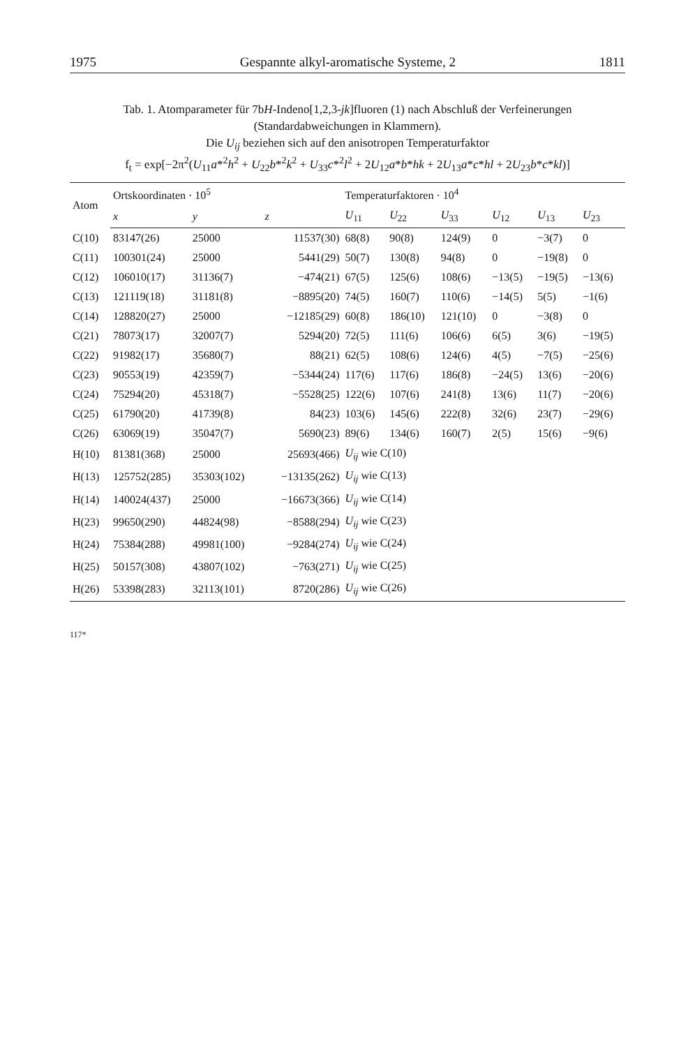1975 Gespannte alkyl-aromatische Systeme, 2 1811
Tab. 1. Atomparameter für 7bH-Indeno[1,2,3-jk]fluoren (1) nach Abschluß der Verfeinerungen (Standardabweichungen in Klammern).
Die U<sub>ij</sub> beziehen sich auf den anisotropen Temperaturfaktor
f<sub>t</sub> = exp[−2π<sup>2</sup>(U<sub>11</sub>a*<sup>2</sup>h<sup>2</sup> + U<sub>22</sub>b*<sup>2</sup>k<sup>2</sup> + U<sub>33</sub>c*<sup>2</sup>l<sup>2</sup> + 2U<sub>12</sub>a*b*hk + 2U<sub>13</sub>a*c*hl + 2U<sub>23</sub>b*c*kl)]
| Atom | Ortskoordinaten · 10<sup>5</sup> | | | Temperaturfaktoren · 10<sup>4</sup> | | | | | |
| --- | --- | --- | --- | --- | --- | --- | --- | --- | --- |
| | x | y | z | U<sub>11</sub> | U<sub>22</sub> | U<sub>33</sub> | U<sub>12</sub> | U<sub>13</sub> | U<sub>23</sub> |
| C(10) | 83147(26) | 25000 | 11537(30) | 68(8) | 90(8) | 124(9) | 0 | −3(7) | 0 |
| C(11) | 100301(24) | 25000 | 5441(29) | 50(7) | 130(8) | 94(8) | 0 | −19(8) | 0 |
| C(12) | 106010(17) | 31136(7) | −474(21) | 67(5) | 125(6) | 108(6) | −13(5) | −19(5) | −13(6) |
| C(13) | 121119(18) | 31181(8) | −8895(20) | 74(5) | 160(7) | 110(6) | −14(5) | 5(5) | −1(6) |
| C(14) | 128820(27) | 25000 | −12185(29) | 60(8) | 186(10) | 121(10) | 0 | −3(8) | 0 |
| C(21) | 78073(17) | 32007(7) | 5294(20) | 72(5) | 111(6) | 106(6) | 6(5) | 3(6) | −19(5) |
| C(22) | 91982(17) | 35680(7) | 88(21) | 62(5) | 108(6) | 124(6) | 4(5) | −7(5) | −25(6) |
| C(23) | 90553(19) | 42359(7) | −5344(24) | 117(6) | 117(6) | 186(8) | −24(5) | 13(6) | −20(6) |
| C(24) | 75294(20) | 45318(7) | −5528(25) | 122(6) | 107(6) | 241(8) | 13(6) | 11(7) | −20(6) |
| C(25) | 61790(20) | 41739(8) | 84(23) | 103(6) | 145(6) | 222(8) | 32(6) | 23(7) | −29(6) |
| C(26) | 63069(19) | 35047(7) | 5690(23) | 89(6) | 134(6) | 160(7) | 2(5) | 15(6) | −9(6) |
| H(10) | 81381(368) | 25000 | 25693(466) | U<sub>ij</sub> wie C(10) | | | | | |
| H(13) | 125752(285) | 35303(102) | −13135(262) | U<sub>ij</sub> wie C(13) | | | | | |
| H(14) | 140024(437) | 25000 | −16673(366) | U<sub>ij</sub> wie C(14) | | | | | |
| H(23) | 99650(290) | 44824(98) | −8588(294) | U<sub>ij</sub> wie C(23) | | | | | |
| H(24) | 75384(288) | 49981(100) | −9284(274) | U<sub>ij</sub> wie C(24) | | | | | |
| H(25) | 50157(308) | 43807(102) | −763(271) | U<sub>ij</sub> wie C(25) | | | | | |
| H(26) | 53398(283) | 32113(101) | 8720(286) | U<sub>ij</sub> wie C(26) | | | | | |
117*